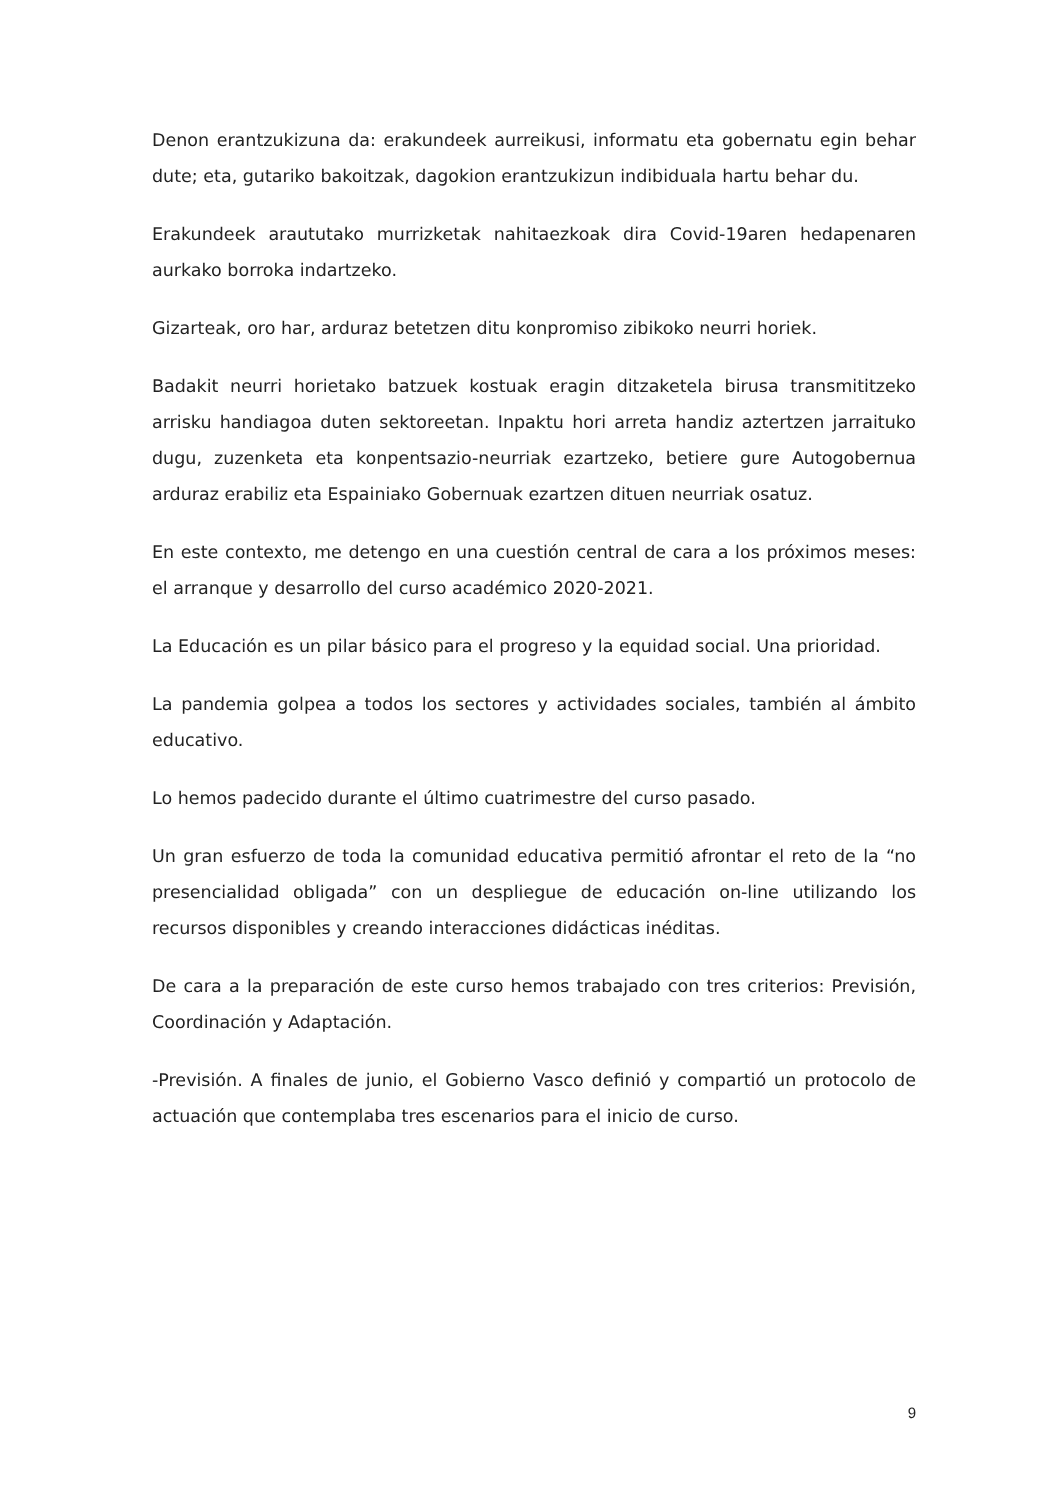Denon erantzukizuna da: erakundeek aurreikusi, informatu eta gobernatu egin behar dute; eta, gutariko bakoitzak, dagokion erantzukizun indibiduala hartu behar du.
Erakundeek araututako murrizketak nahitaezkoak dira Covid-19aren hedapenaren aurkako borroka indartzeko.
Gizarteak, oro har, arduraz betetzen ditu konpromiso zibikoko neurri horiek.
Badakit neurri horietako batzuek kostuak eragin ditzaketela birusa transmititzeko arrisku handiagoa duten sektoreetan. Inpaktu hori arreta handiz aztertzen jarraituko dugu, zuzenketa eta konpentsazio-neurriak ezartzeko, betiere gure Autogobernua arduraz erabiliz eta Espainiako Gobernuak ezartzen dituen neurriak osatuz.
En este contexto, me detengo en una cuestión central de cara a los próximos meses: el arranque y desarrollo del curso académico 2020-2021.
La Educación es un pilar básico para el progreso y la equidad social. Una prioridad.
La pandemia golpea a todos los sectores y actividades sociales, también al ámbito educativo.
Lo hemos padecido durante el último cuatrimestre del curso pasado.
Un gran esfuerzo de toda la comunidad educativa permitió afrontar el reto de la “no presencialidad obligada” con un despliegue de educación on-line utilizando los recursos disponibles y creando interacciones didácticas inéditas.
De cara a la preparación de este curso hemos trabajado con tres criterios: Previsión, Coordinación y Adaptación.
-Previsión. A finales de junio, el Gobierno Vasco definió y compartió un protocolo de actuación que contemplaba tres escenarios para el inicio de curso.
9